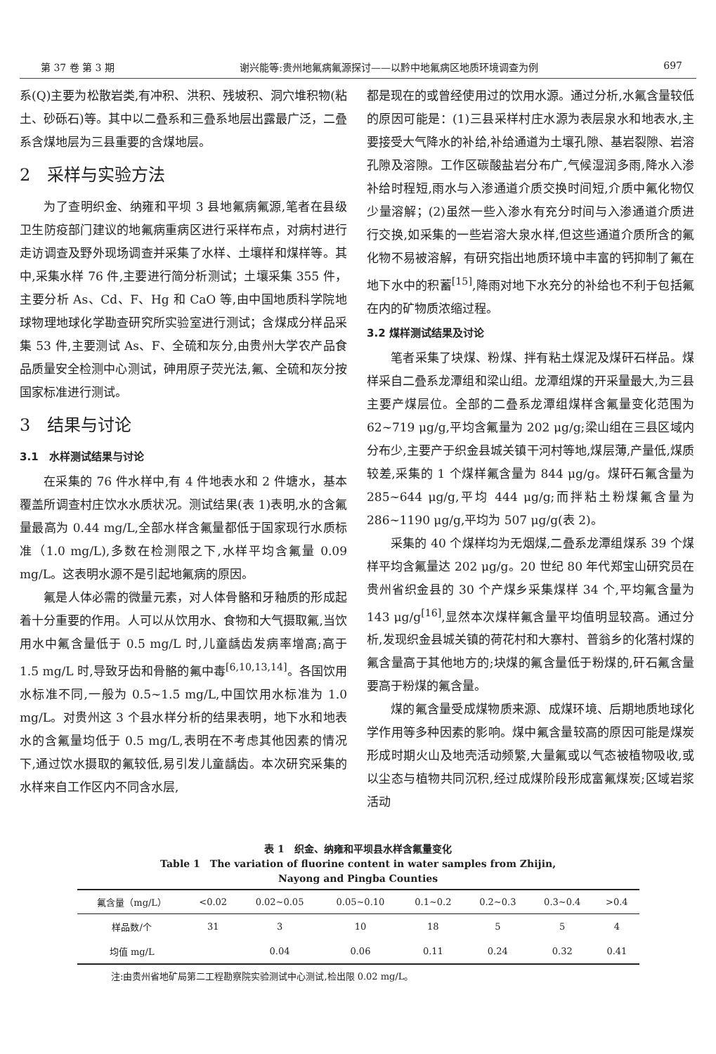第 37 卷 第 3 期 谢兴能等:贵州地氟病氟源探讨——以黔中地氟病区地质环境调查为例 697
系(Q)主要为松散岩类,有冲积、洪积、残坡积、洞穴堆积物(粘土、砂砾石)等。其中以二叠系和三叠系地层出露最广泛，二叠系含煤地层为三县重要的含煤地层。
2　采样与实验方法
为了查明织金、纳雍和平坝 3 县地氟病氟源,笔者在县级卫生防疫部门建议的地氟病重病区进行采样布点，对病村进行走访调查及野外现场调查并采集了水样、土壤样和煤样等。其中,采集水样 76 件,主要进行简分析测试；土壤采集 355 件，主要分析 As、Cd、F、Hg 和 CaO 等,由中国地质科学院地球物理地球化学勘查研究所实验室进行测试；含煤成分样品采集 53 件,主要测试 As、F、全硫和灰分,由贵州大学农产品食品质量安全检测中心测试，砷用原子荧光法,氟、全硫和灰分按国家标准进行测试。
3　结果与讨论
3.1　水样测试结果与讨论
在采集的 76 件水样中,有 4 件地表水和 2 件塘水，基本覆盖所调查村庄饮水水质状况。测试结果(表 1)表明,水的含氟量最高为 0.44 mg/L,全部水样含氟量都低于国家现行水质标准（1.0 mg/L),多数在检测限之下,水样平均含氟量 0.09 mg/L。这表明水源不是引起地氟病的原因。
氟是人体必需的微量元素，对人体骨骼和牙釉质的形成起着十分重要的作用。人可以从饮用水、食物和大气摄取氟,当饮用水中氟含量低于 0.5 mg/L 时,儿童龋齿发病率增高;高于 1.5 mg/L 时,导致牙齿和骨骼的氟中毒<sup>[6,10,13,14]</sup>。各国饮用水标准不同,一般为 0.5~1.5 mg/L,中国饮用水标准为 1.0 mg/L。对贵州这 3 个县水样分析的结果表明，地下水和地表水的含氟量均低于 0.5 mg/L,表明在不考虑其他因素的情况下,通过饮水摄取的氟较低,易引发儿童龋齿。本次研究采集的水样来自工作区内不同含水层,
都是现在的或曾经使用过的饮用水源。通过分析,水氟含量较低的原因可能是：(1)三县采样村庄水源为表层泉水和地表水,主要接受大气降水的补给,补给通道为土壤孔隙、基岩裂隙、岩溶孔隙及溶隙。工作区碳酸盐岩分布广,气候湿润多雨,降水入渗补给时程短,雨水与入渗通道介质交换时间短,介质中氟化物仅少量溶解；(2)虽然一些入渗水有充分时间与入渗通道介质进行交换,如采集的一些岩溶大泉水样,但这些通道介质所含的氟化物不易被溶解，有研究指出地质环境中丰富的钙抑制了氟在地下水中的积蓄<sup>[15]</sup>,降雨对地下水充分的补给也不利于包括氟在内的矿物质浓缩过程。
3.2 煤样测试结果及讨论
笔者采集了块煤、粉煤、拌有粘土煤泥及煤矸石样品。煤样采自二叠系龙潭组和梁山组。龙潭组煤的开采量最大,为三县主要产煤层位。全部的二叠系龙潭组煤样含氟量变化范围为 62~719 μg/g,平均含氟量为 202 μg/g;梁山组在三县区域内分布少,主要产于织金县城关镇干河村等地,煤层薄,产量低,煤质较差,采集的 1 个煤样氟含量为 844 μg/g。煤矸石氟含量为 285~644 μg/g,平均 444 μg/g;而拌粘土粉煤氟含量为 286~1190 μg/g,平均为 507 μg/g(表 2)。
采集的 40 个煤样均为无烟煤,二叠系龙潭组煤系 39 个煤样平均含氟量达 202 μg/g。20 世纪 80 年代郑宝山研究员在贵州省织金县的 30 个产煤乡采集煤样 34 个,平均氟含量为 143 μg/g<sup>[16]</sup>,显然本次煤样氟含量平均值明显较高。通过分析,发现织金县城关镇的荷花村和大寨村、普翁乡的化落村煤的氟含量高于其他地方的;块煤的氟含量低于粉煤的,矸石氟含量要高于粉煤的氟含量。
煤的氟含量受成煤物质来源、成煤环境、后期地质地球化学作用等多种因素的影响。煤中氟含量较高的原因可能是煤炭形成时期火山及地壳活动频繁,大量氟或以气态被植物吸收,或以尘态与植物共同沉积,经过成煤阶段形成富氟煤炭;区域岩浆活动
表 1　织金、纳雍和平坝县水样含氟量变化
Table 1　The variation of fluorine content in water samples from Zhijin,
Nayong and Pingba Counties
| 氟含量（mg/L） | <0.02 | 0.02~0.05 | 0.05~0.10 | 0.1~0.2 | 0.2~0.3 | 0.3~0.4 | >0.4 |
| --- | --- | --- | --- | --- | --- | --- | --- |
| 样品数/个 | 31 | 3 | 10 | 18 | 5 | 5 | 4 |
| 均值 mg/L | | 0.04 | 0.06 | 0.11 | 0.24 | 0.32 | 0.41 |
注:由贵州省地矿局第二工程勘察院实验测试中心测试,检出限 0.02 mg/L。